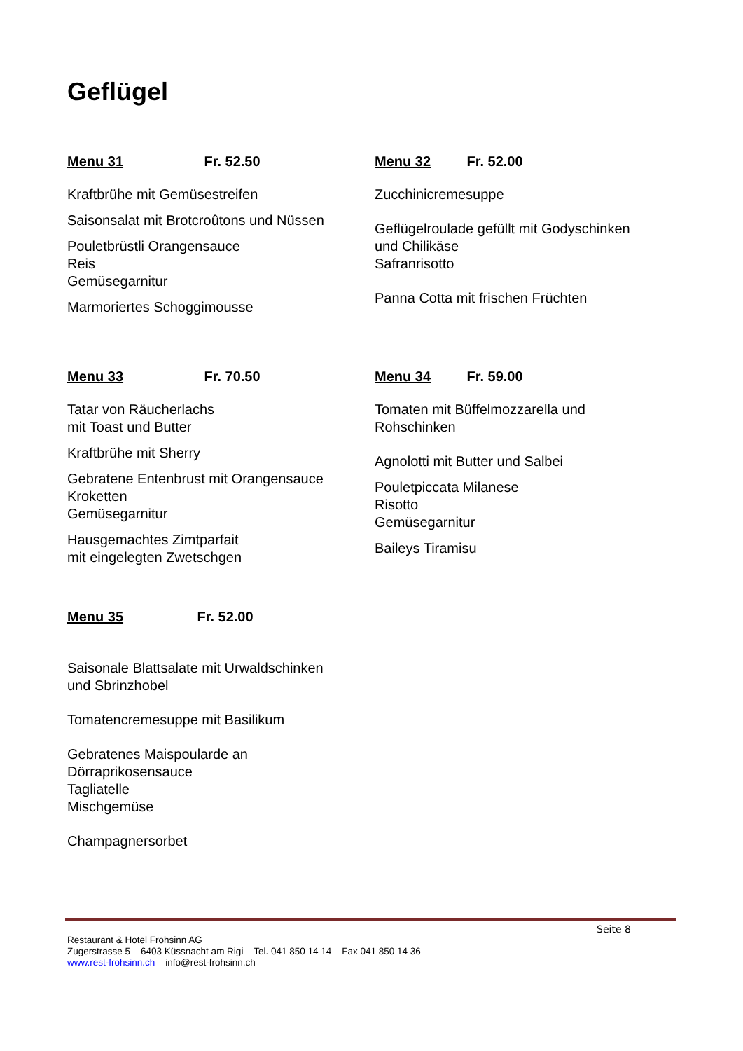Geflügel
Menu 31 Fr. 52.50
Kraftbrühe mit Gemüsestreifen
Saisonsalat mit Brotcroûtons und Nüssen
Pouletbrüstli Orangensauce
Reis
Gemüsegarnitur
Marmoriertes Schoggimousse
Menu 32 Fr. 52.00
Zucchinicremesuppe
Geflügelroulade gefüllt mit Godyschinken
und Chilikäse
Safranrisotto
Panna Cotta mit frischen Früchten
Menu 33 Fr. 70.50
Tatar von Räucherlachs
mit Toast und Butter
Kraftbrühe mit Sherry
Gebratene Entenbrust mit Orangensauce
Kroketten
Gemüsegarnitur
Hausgemachtes Zimtparfait
mit eingelegten Zwetschgen
Menu 34 Fr. 59.00
Tomaten mit Büffelmozzarella und
Rohschinken
Agnolotti mit Butter und Salbei
Pouletpiccata Milanese
Risotto
Gemüsegarnitur
Baileys Tiramisu
Menu 35 Fr. 52.00
Saisonale Blattsalate mit Urwaldschinken
und Sbrinzhobel
Tomatencremesuppe mit Basilikum
Gebratenes Maispoularde an
Dörraprikosensauce
Tagliatelle
Mischgemüse
Champagnersorbet
Seite 8
Restaurant & Hotel Frohsinn AG
Zugerstrasse 5 – 6403 Küssnacht am Rigi – Tel. 041 850 14 14 – Fax 041 850 14 36
www.rest-frohsinn.ch – info@rest-frohsinn.ch